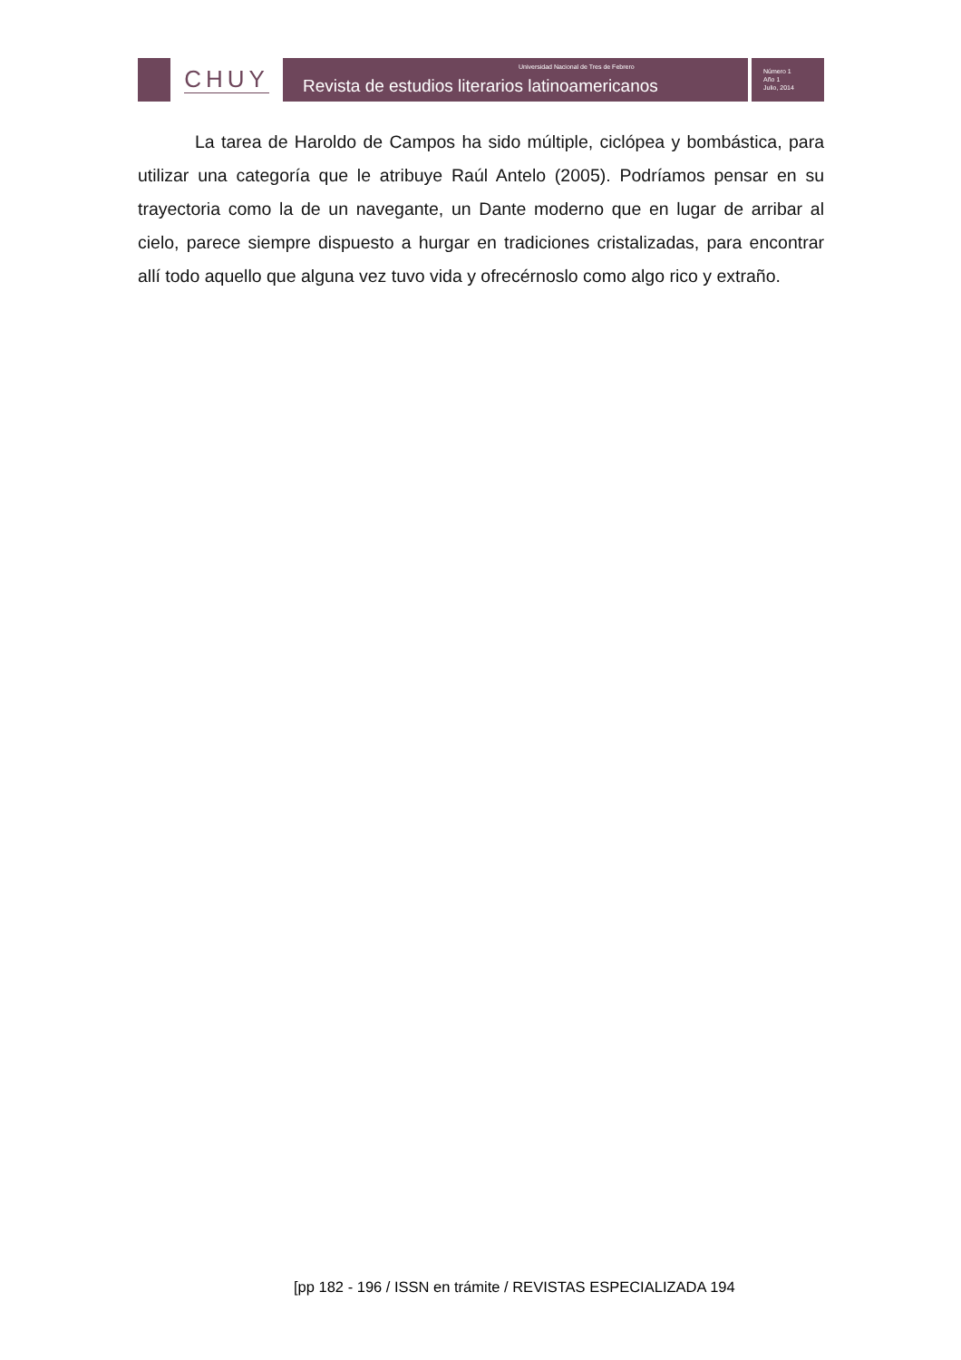CHUY
Universidad Nacional de Tres de Febrero
Revista de estudios literarios latinoamericanos
Número 1
Año 1
Julio, 2014
La tarea de Haroldo de Campos ha sido múltiple, ciclópea y bombástica, para utilizar una categoría que le atribuye Raúl Antelo (2005). Podríamos pensar en su trayectoria como la de un navegante, un Dante moderno que en lugar de arribar al cielo, parece siempre dispuesto a hurgar en tradiciones cristalizadas, para encontrar allí todo aquello que alguna vez tuvo vida y ofrecérnoslo como algo rico y extraño.
[pp 182 - 196 / ISSN en trámite / REVISTAS ESPECIALIZADA 194